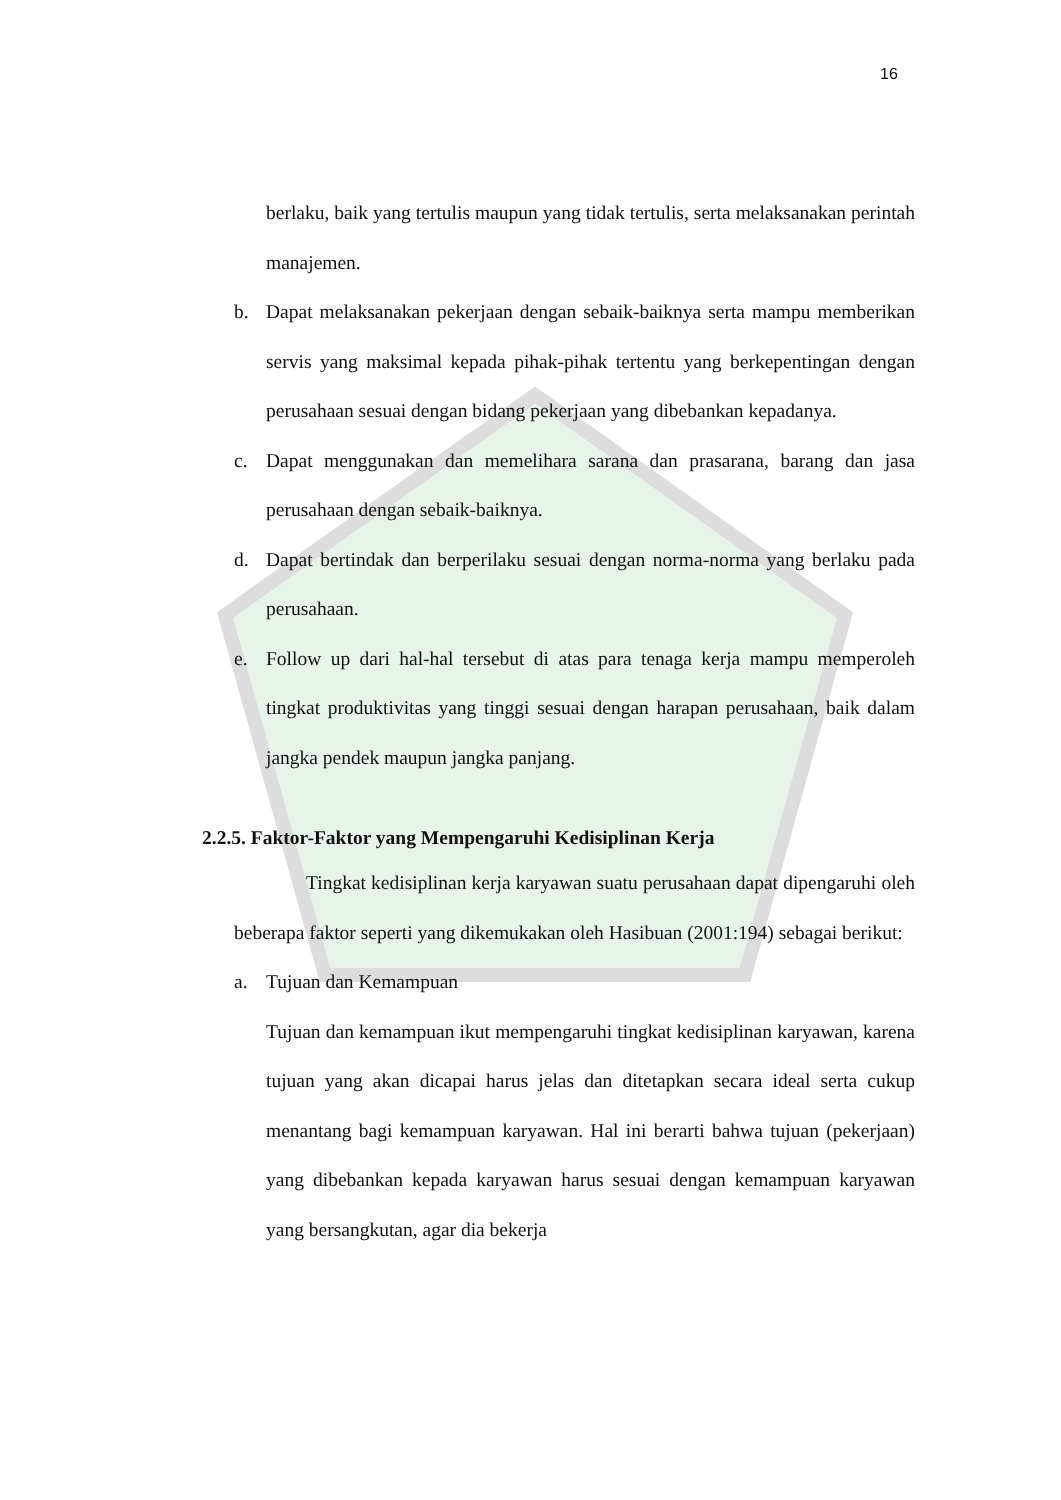16
berlaku, baik yang tertulis maupun yang tidak tertulis, serta melaksanakan perintah manajemen.
b. Dapat melaksanakan pekerjaan dengan sebaik-baiknya serta mampu memberikan servis yang maksimal kepada pihak-pihak tertentu yang berkepentingan dengan perusahaan sesuai dengan bidang pekerjaan yang dibebankan kepadanya.
c. Dapat menggunakan dan memelihara sarana dan prasarana, barang dan jasa perusahaan dengan sebaik-baiknya.
d. Dapat bertindak dan berperilaku sesuai dengan norma-norma yang berlaku pada perusahaan.
e. Follow up dari hal-hal tersebut di atas para tenaga kerja mampu memperoleh tingkat produktivitas yang tinggi sesuai dengan harapan perusahaan, baik dalam jangka pendek maupun jangka panjang.
2.2.5. Faktor-Faktor yang Mempengaruhi Kedisiplinan Kerja
Tingkat kedisiplinan kerja karyawan suatu perusahaan dapat dipengaruhi oleh beberapa faktor seperti yang dikemukakan oleh Hasibuan (2001:194) sebagai berikut:
a. Tujuan dan Kemampuan
Tujuan dan kemampuan ikut mempengaruhi tingkat kedisiplinan karyawan, karena tujuan yang akan dicapai harus jelas dan ditetapkan secara ideal serta cukup menantang bagi kemampuan karyawan. Hal ini berarti bahwa tujuan (pekerjaan) yang dibebankan kepada karyawan harus sesuai dengan kemampuan karyawan yang bersangkutan, agar dia bekerja